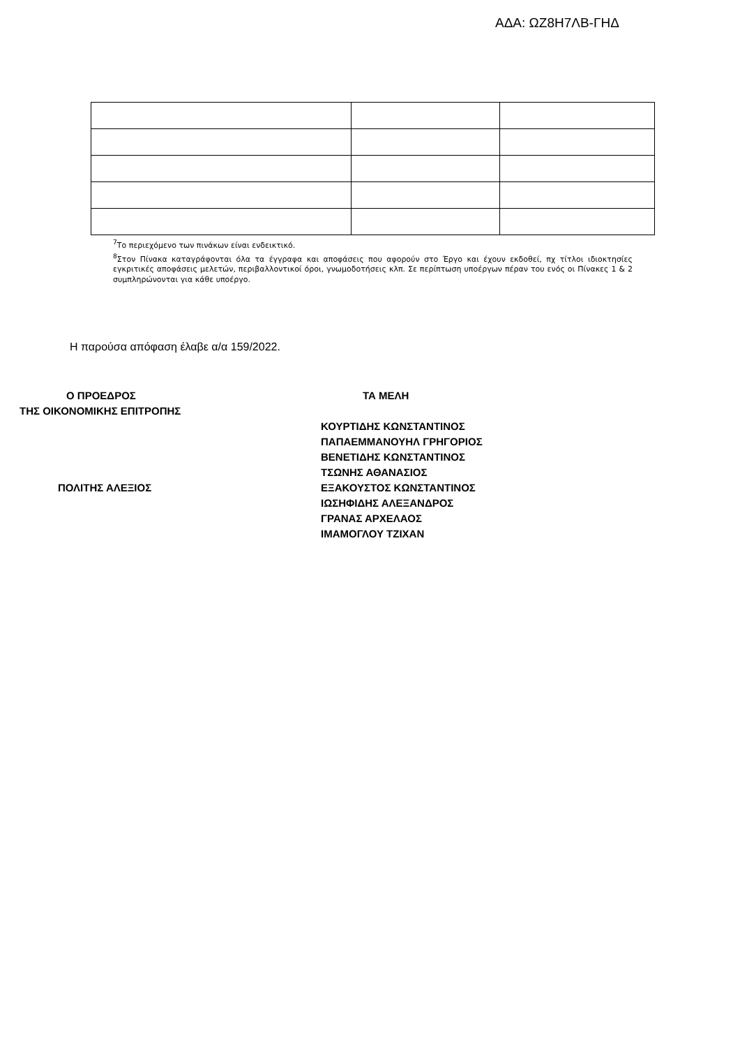ΑΔΑ: ΩΖ8Η7ΛΒ-ΓΗΔ
<sup>7</sup> Το περιεχόμενο των πινάκων είναι ενδεικτικό.
<sup>8</sup> Στον Πίνακα καταγράφονται όλα τα έγγραφα και αποφάσεις που αφορούν στο Έργο και έχουν εκδοθεί, πχ τίτλοι ιδιοκτησίες εγκριτικές αποφάσεις μελετών, περιβαλλοντικοί όροι, γνωμοδοτήσεις κλπ. Σε περίπτωση υποέργων πέραν του ενός οι Πίνακες 1 & 2 συμπληρώνονται για κάθε υποέργο.
Η παρούσα απόφαση έλαβε α/α 159/2022.
Ο ΠΡΟΕΔΡΟΣ
ΤΗΣ ΟΙΚΟΝΟΜΙΚΗΣ ΕΠΙΤΡΟΠΗΣ
ΠΟΛΙΤΗΣ ΑΛΕΞΙΟΣ
ΤΑ ΜΕΛΗ
ΚΟΥΡΤΙΔΗΣ ΚΩΝΣΤΑΝΤΙΝΟΣ
ΠΑΠΑΕΜΜΑΝΟΥΗΛ ΓΡΗΓΟΡΙΟΣ
ΒΕΝΕΤΙΔΗΣ ΚΩΝΣΤΑΝΤΙΝΟΣ
ΤΣΩΝΗΣ ΑΘΑΝΑΣΙΟΣ
ΕΞΑΚΟΥΣΤΟΣ ΚΩΝΣΤΑΝΤΙΝΟΣ
ΙΩΣΗΦΙΔΗΣ ΑΛΕΞΑΝΔΡΟΣ
ΓΡΑΝΑΣ ΑΡΧΕΛΑΟΣ
ΙΜΑΜΟΓΛΟΥ ΤΖΙΧΑΝ